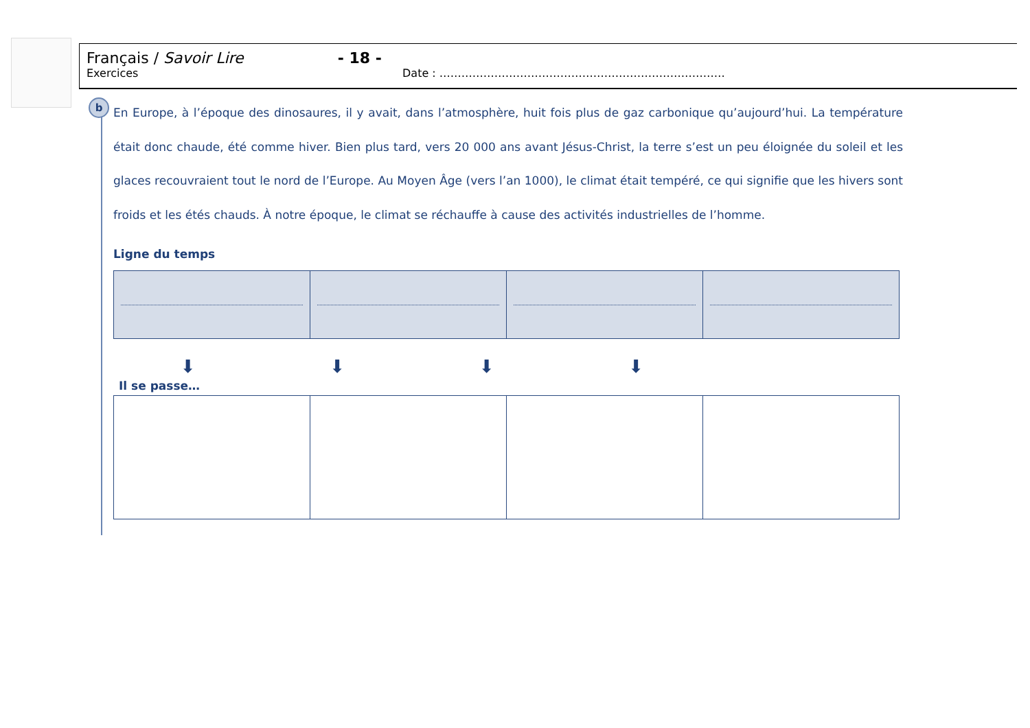Français / Savoir Lire - 18 -
Exercices Date : ……………………………………………………………………
b
En Europe, à l’époque des dinosaures, il y avait, dans l’atmosphère, huit fois plus de gaz carbonique qu’aujourd’hui. La température était donc chaude, été comme hiver. Bien plus tard, vers 20 000 ans avant Jésus-Christ, la terre s’est un peu éloignée du soleil et les glaces recouvraient tout le nord de l’Europe. Au Moyen Âge (vers l’an 1000), le climat était tempéré, ce qui signifie que les hivers sont froids et les étés chauds. À notre époque, le climat se réchauffe à cause des activités industrielles de l’homme.
Ligne du temps
⬇ ⬇ ⬇ ⬇
Il se passe…